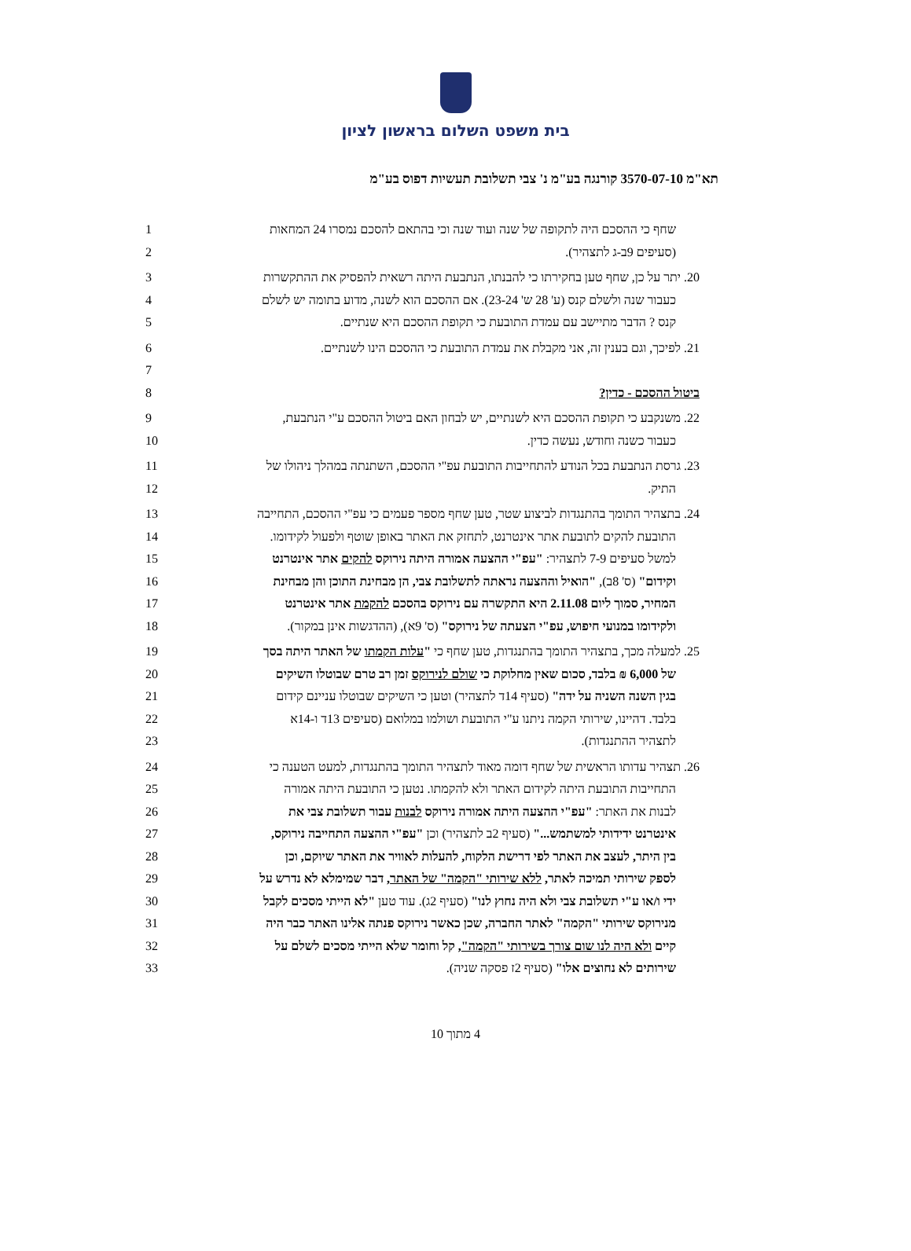בית משפט השלום בראשון לציון
תא"מ 3570-07-10 קורנגה בע"מ נ' צבי תשלובת תעשיות דפוס בע"מ
1
שחף כי ההסכם היה לתקופה של שנה ועוד שנה וכי בהתאם להסכם נמסרו 24 המחאות
2 (סעיפים 9ב-ג לתצהיר).
3
20. יתר על כן, שחף טען בחקירתו כי להבנתו, הנתבעת היתה רשאית להפסיק את ההתקשרות
4
כעבור שנה ולשלם קנס (ע' 28 ש' 23-24). אם ההסכם הוא לשנה, מדוע בתומה יש לשלם
5 קנס ? הדבר מתיישב עם עמדת התובעת כי תקופת ההסכם היא שנתיים.
6
21. לפיכך, וגם בענין זה, אני מקבלת את עמדת התובעת כי ההסכם הינו לשנתיים.
7
8 ביטול ההסכם - כדין?
9
22. משנקבע כי תקופת ההסכם היא לשנתיים, יש לבחון האם ביטול ההסכם ע"י הנתבעת,
10 כעבור כשנה וחודש, נעשה כדין.
11
23. גרסת הנתבעת בכל הנודע להתחייבות התובעת עפ"י ההסכם, השתנתה במהלך ניהולו של
12 התיק.
13
24. בתצהיר התומך בהתנגדות לביצוע שטר, טען שחף מספר פעמים כי עפ"י ההסכם, התחייבה
14
התובעת להקים לתובעת אתר אינטרנט, לתחזק את האתר באופן שוטף ולפעול לקידומו.
15
למשל סעיפים 7-9 לתצהיר: "עפ"י ההצעה אמורה היתה נירוקס להקים אתר אינטרנט
16
וקידום" (ס' 8ב), "הואיל וההצעה נראתה לתשלובת צבי, הן מבחינת התוכן והן מבחינת
17
המחיר, סמוך ליום 2.11.08 היא התקשרה עם נירוקס בהסכם להקמת אתר אינטרנט
18
ולקידומו במנועי חיפוש, עפ"י הצעתה של נירוקס" (ס' 9א), (ההדגשות אינן במקור).
19
25. למעלה מכך, בתצהיר התומך בהתנגדות, טען שחף כי "עלות הקמתו של האתר היתה בסך
20
של 6,000 ₪ בלבד, סכום שאין מחלוקת כי שולם לנירוקס זמן רב טרם שבוטלו השיקים
21
בגין השנה השניה על ידה" (סעיף 14ד לתצהיר) וטען כי השיקים שבוטלו עניינם קידום
22
בלבד. דהיינו, שירותי הקמה ניתנו ע"י התובעת ושולמו במלואם (סעיפים 13ד ו-14א
23 לתצהיר ההתנגדות).
24
26. תצהיר עדותו הראשית של שחף דומה מאוד לתצהיר התומך בהתנגדות, למעט הטענה כי
25
התחייבות התובעת היתה לקידום האתר ולא להקמתו. נטען כי התובעת היתה אמורה
26
לבנות את האתר: "עפ"י ההצעה היתה אמורה נירוקס לבנות עבור תשלובת צבי את
27
אינטרנט ידידותי למשתמש..." (סעיף 2ב לתצהיר) וכן "עפ"י ההצעה התחייבה נירוקס,
28
בין היתר, לעצב את האתר לפי דרישת הלקוח, להעלות לאוויר את האתר שיוקם, וכן
29
לספק שירותי תמיכה לאתר, ללא שירותי "הקמה" של האתר, דבר שמימלא לא נדרש על
30
ידי ו/או ע"י תשלובת צבי ולא היה נחוץ לנו" (סעיף 2ג). עוד טען "לא הייתי מסכים לקבל
31
מנירוקס שירותי "הקמה" לאתר החברה, שכן כאשר נירוקס פנתה אלינו האתר כבר היה
32
קיים ולא היה לנו שום צורך בשירותי "הקמה", קל וחומר שלא הייתי מסכים לשלם על
33 שירותים לא נחוצים אלו" (סעיף 2ז פסקה שניה).
4 מתוך 10